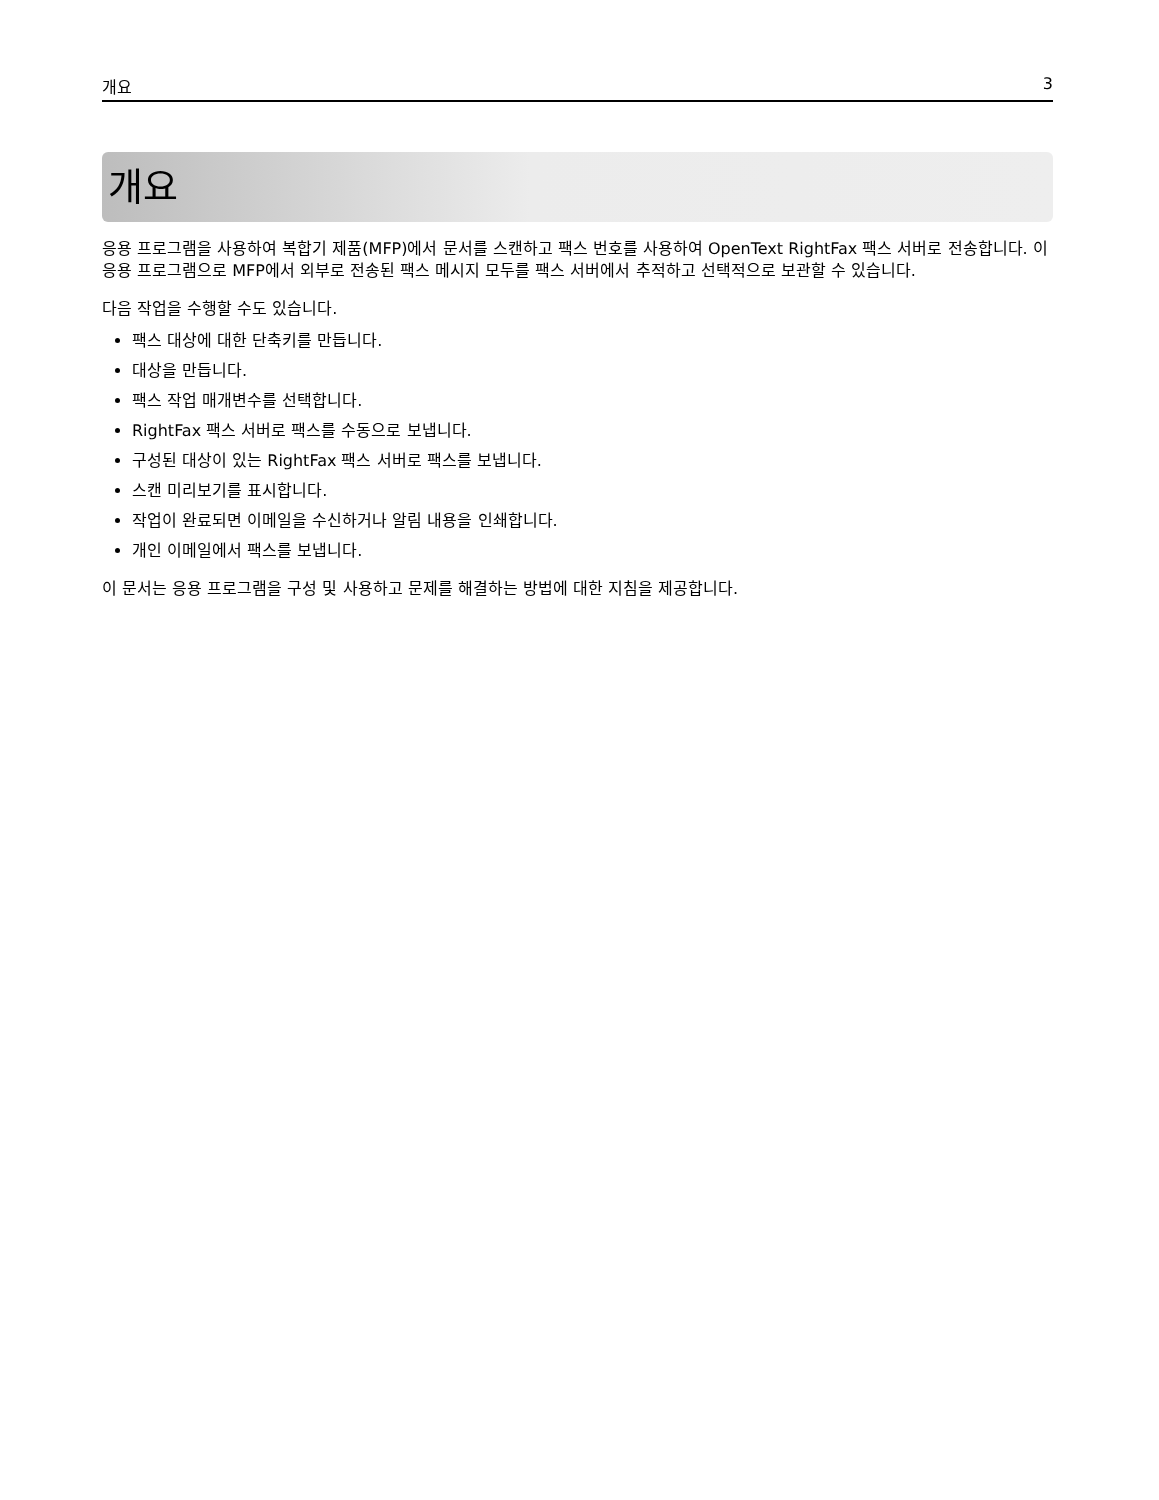개요 3
개요
응용 프로그램을 사용하여 복합기 제품(MFP)에서 문서를 스캔하고 팩스 번호를 사용하여 OpenText RightFax 팩스 서버로 전송합니다. 이 응용 프로그램으로 MFP에서 외부로 전송된 팩스 메시지 모두를 팩스 서버에서 추적하고 선택적으로 보관할 수 있습니다.
다음 작업을 수행할 수도 있습니다.
팩스 대상에 대한 단축키를 만듭니다.
대상을 만듭니다.
팩스 작업 매개변수를 선택합니다.
RightFax 팩스 서버로 팩스를 수동으로 보냅니다.
구성된 대상이 있는 RightFax 팩스 서버로 팩스를 보냅니다.
스캔 미리보기를 표시합니다.
작업이 완료되면 이메일을 수신하거나 알림 내용을 인쇄합니다.
개인 이메일에서 팩스를 보냅니다.
이 문서는 응용 프로그램을 구성 및 사용하고 문제를 해결하는 방법에 대한 지침을 제공합니다.